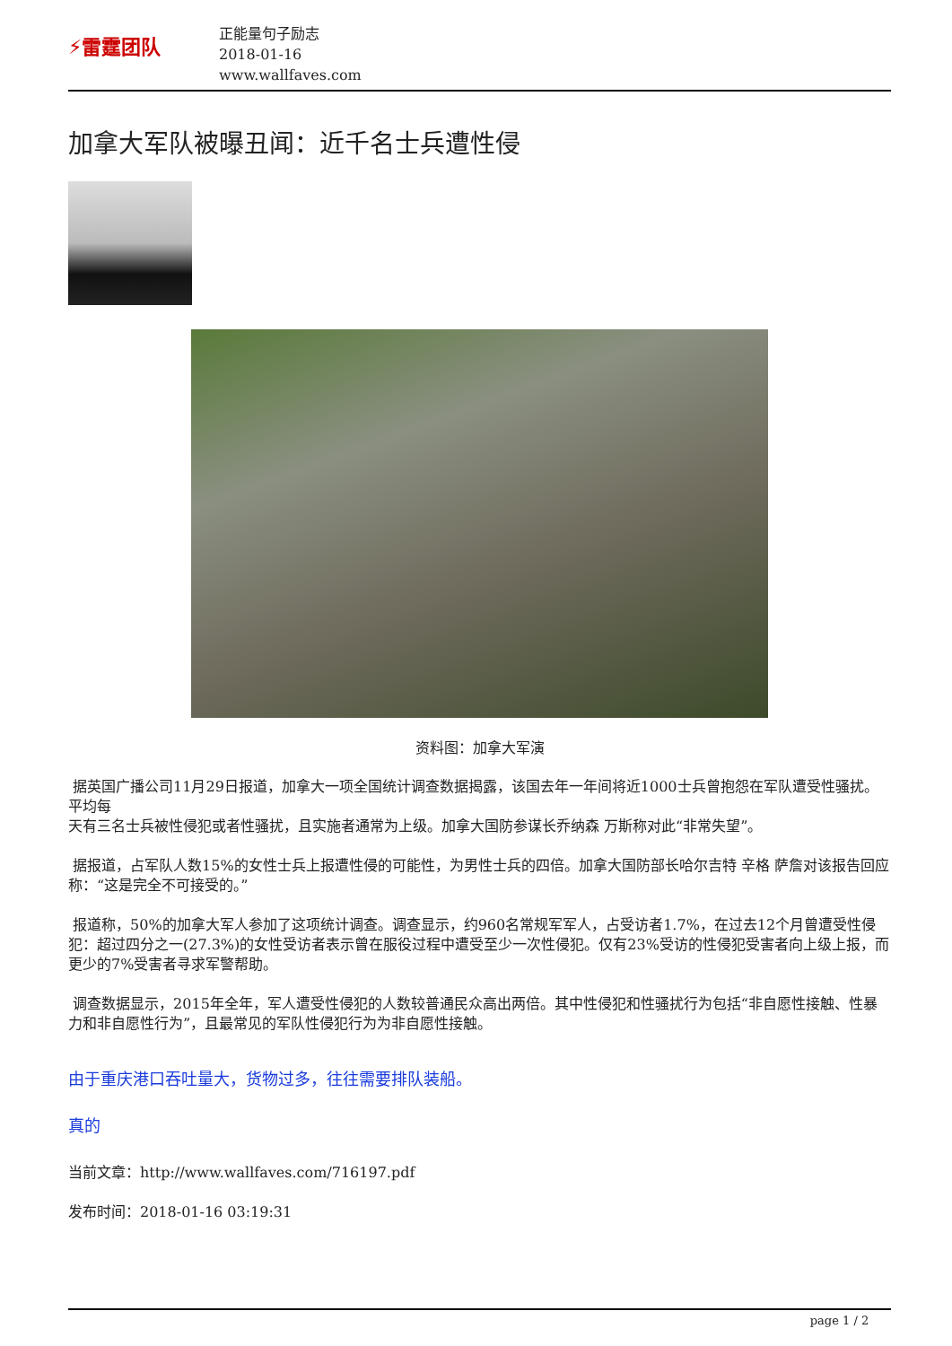⚡雷霆团队
正能量句子励志
2018-01-16
www.wallfaves.com
加拿大军队被曝丑闻：近千名士兵遭性侵
资料图：加拿大军演
据英国广播公司11月29日报道，加拿大一项全国统计调查数据揭露，该国去年一年间将近1000士兵曾抱怨在军队遭受性骚扰。平均每
天有三名士兵被性侵犯或者性骚扰，且实施者通常为上级。加拿大国防参谋长乔纳森 万斯称对此“非常失望”。
据报道，占军队人数15%的女性士兵上报遭性侵的可能性，为男性士兵的四倍。加拿大国防部长哈尔吉特 辛格 萨詹对该报告回应称：“这是完全不可接受的。”
报道称，50%的加拿大军人参加了这项统计调查。调查显示，约960名常规军军人，占受访者1.7%，在过去12个月曾遭受性侵犯：超过四分之一(27.3%)的女性受访者表示曾在服役过程中遭受至少一次性侵犯。仅有23%受访的性侵犯受害者向上级上报，而更少的7%受害者寻求军警帮助。
调查数据显示，2015年全年，军人遭受性侵犯的人数较普通民众高出两倍。其中性侵犯和性骚扰行为包括“非自愿性接触、性暴力和非自愿性行为”，且最常见的军队性侵犯行为为非自愿性接触。
由于重庆港口吞吐量大，货物过多，往往需要排队装船。
真的
当前文章：http://www.wallfaves.com/716197.pdf
发布时间：2018-01-16 03:19:31
page 1 / 2